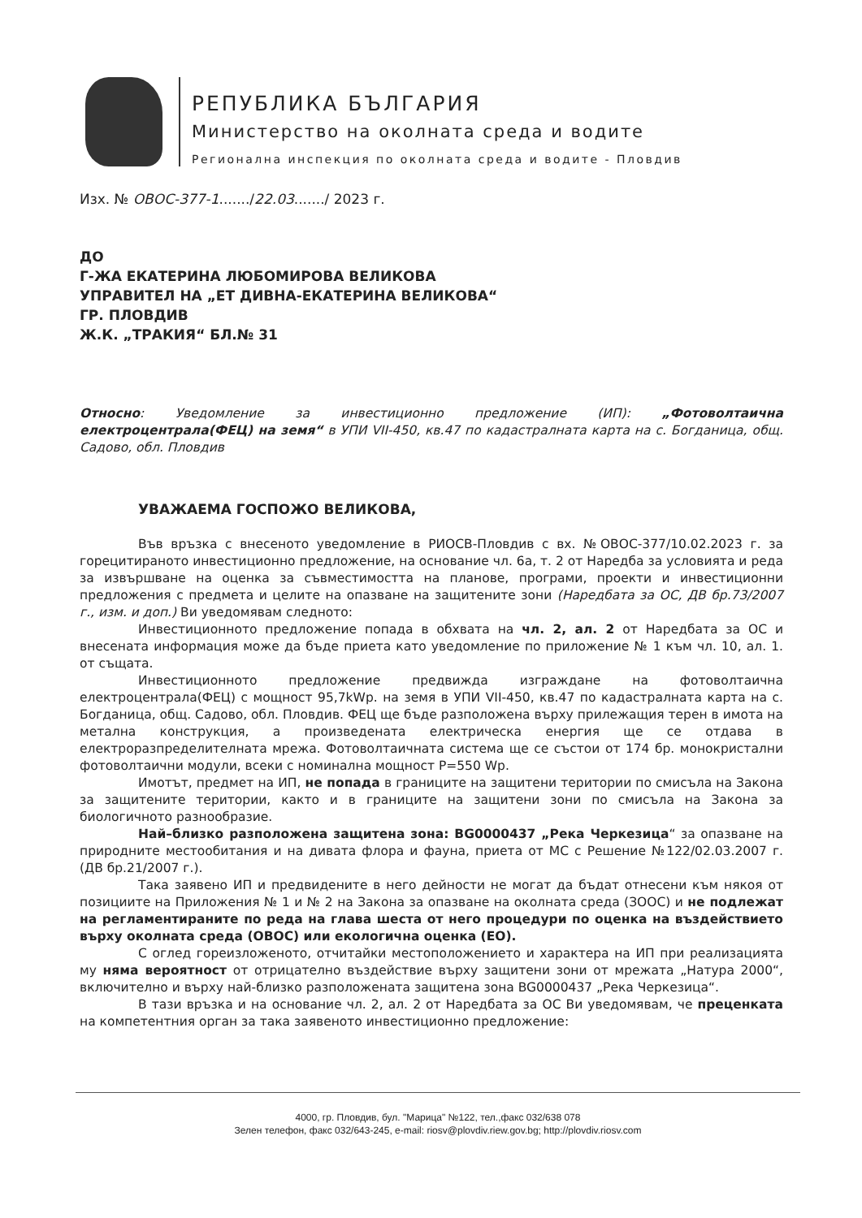РЕПУБЛИКА БЪЛГАРИЯ
Министерство на околната среда и водите
Регионална инспекция по околната среда и водите - Пловдив
Изх. № ОВОС-377-1......./22.03......./ 2023 г.
ДО
Г-ЖА ЕКАТЕРИНА ЛЮБОМИРОВА ВЕЛИКОВА
УПРАВИТЕЛ НА „ЕТ ДИВНА-ЕКАТЕРИНА ВЕЛИКОВА“
ГР. ПЛОВДИВ
Ж.К. „ТРАКИЯ“ БЛ.№ 31
Относно: Уведомление за инвестиционно предложение (ИП): „Фотоволтаична електроцентрала(ФЕЦ) на земя“ в УПИ VII-450, кв.47 по кадастралната карта на с. Богданица, общ. Садово, обл. Пловдив
УВАЖАЕМА ГОСПОЖО ВЕЛИКОВА,
Във връзка с внесеното уведомление в РИОСВ-Пловдив с вх. №ОВОС-377/10.02.2023 г. за горецитираното инвестиционно предложение, на основание чл. 6а, т. 2 от Наредба за условията и реда за извършване на оценка за съвместимостта на планове, програми, проекти и инвестиционни предложения с предмета и целите на опазване на защитените зони (Наредбата за ОС, ДВ бр.73/2007 г., изм. и доп.) Ви уведомявам следното:
Инвестиционното предложение попада в обхвата на чл. 2, ал. 2 от Наредбата за ОС и внесената информация може да бъде приета като уведомление по приложение № 1 към чл. 10, ал. 1. от същата.
Инвестиционното предложение предвижда изграждане на фотоволтаична електроцентрала(ФЕЦ) с мощност 95,7kWp. на земя в УПИ VII-450, кв.47 по кадастралната карта на с. Богданица, общ. Садово, обл. Пловдив. ФЕЦ ще бъде разположена върху прилежащия терен в имота на метална конструкция, а произведената електрическа енергия ще се отдава в електроразпределителната мрежа. Фотоволтаичната система ще се състои от 174 бр. монокристални фотоволтаични модули, всеки с номинална мощност P=550 Wp.
Имотът, предмет на ИП, не попада в границите на защитени територии по смисъла на Закона за защитените територии, както и в границите на защитени зони по смисъла на Закона за биологичното разнообразие.
Най–близко разположена защитена зона: BG0000437 „Река Черкезица“ за опазване на природните местообитания и на дивата флора и фауна, приета от МС с Решение №122/02.03.2007 г. (ДВ бр.21/2007 г.).
Така заявено ИП и предвидените в него дейности не могат да бъдат отнесени към някоя от позициите на Приложения № 1 и № 2 на Закона за опазване на околната среда (ЗООС) и не подлежат на регламентираните по реда на глава шеста от него процедури по оценка на въздействието върху околната среда (ОВОС) или екологична оценка (ЕО).
С оглед гореизложеното, отчитайки местоположението и характера на ИП при реализацията му няма вероятност от отрицателно въздействие върху защитени зони от мрежата „Натура 2000“, включително и върху най-близко разположената защитена зона BG0000437 „Река Черкезица“.
В тази връзка и на основание чл. 2, ал. 2 от Наредбата за ОС Ви уведомявам, че преценката на компетентния орган за така заявеното инвестиционно предложение:
4000, гр. Пловдив, бул. "Марица" №122, тел.,факс 032/638 078
Зелен телефон, факс 032/643-245, e-mail: riosv@plovdiv.riew.gov.bg; http://plovdiv.riosv.com